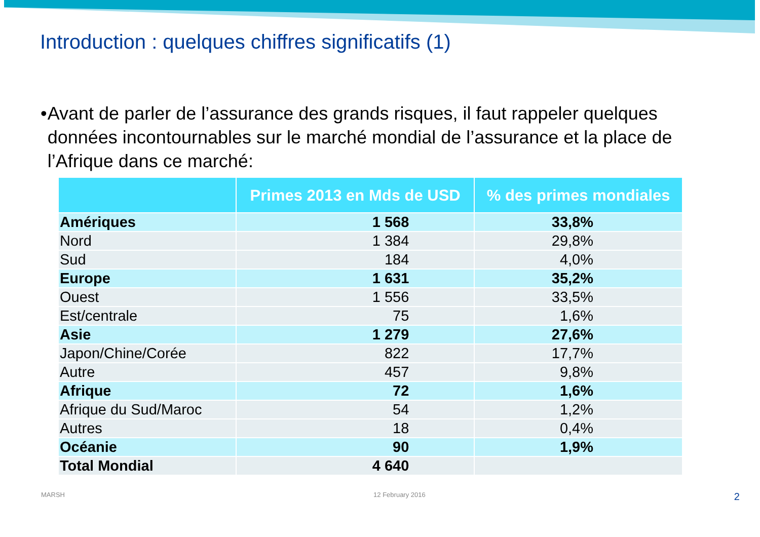Introduction : quelques chiffres significatifs (1)
• Avant de parler de l’assurance des grands risques, il faut rappeler quelques données incontournables sur le marché mondial de l’assurance et la place de l’Afrique dans ce marché:
| | Primes 2013 en Mds de USD | % des primes mondiales |
| --- | --- | --- |
| Amériques | 1 568 | 33,8% |
| Nord | 1 384 | 29,8% |
| Sud | 184 | 4,0% |
| Europe | 1 631 | 35,2% |
| Ouest | 1 556 | 33,5% |
| Est/centrale | 75 | 1,6% |
| Asie | 1 279 | 27,6% |
| Japon/Chine/Corée | 822 | 17,7% |
| Autre | 457 | 9,8% |
| Afrique | 72 | 1,6% |
| Afrique du Sud/Maroc | 54 | 1,2% |
| Autres | 18 | 0,4% |
| Océanie | 90 | 1,9% |
| Total Mondial | 4 640 | |
MARSH 12 February 2016 2